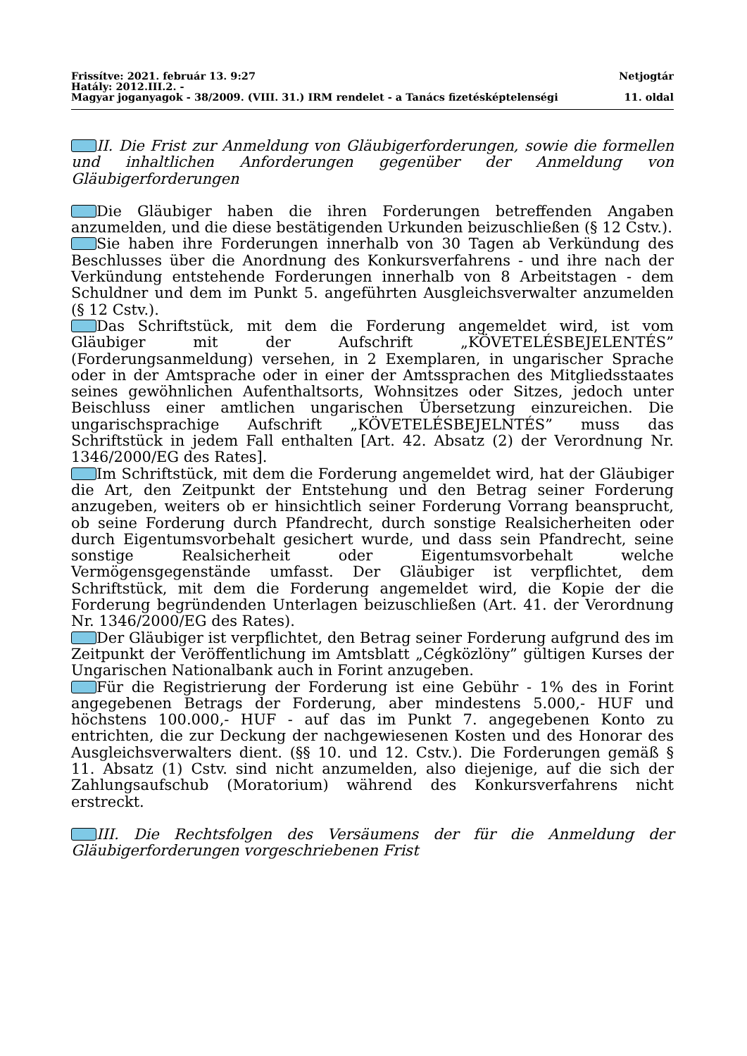Frissítve: 2021. február 13. 9:27 Netjogtár
Hatály: 2012.III.2. -
Magyar joganyagok - 38/2009. (VIII. 31.) IRM rendelet - a Tanács fizetésképtelenségi 11. oldal
II. Die Frist zur Anmeldung von Gläubigerforderungen, sowie die formellen und inhaltlichen Anforderungen gegenüber der Anmeldung von Gläubigerforderungen
Die Gläubiger haben die ihren Forderungen betreffenden Angaben anzumelden, und die diese bestätigenden Urkunden beizuschließen (§ 12 Cstv.).
Sie haben ihre Forderungen innerhalb von 30 Tagen ab Verkündung des Beschlusses über die Anordnung des Konkursverfahrens - und ihre nach der Verkündung entstehende Forderungen innerhalb von 8 Arbeitstagen - dem Schuldner und dem im Punkt 5. angeführten Ausgleichsverwalter anzumelden (§ 12 Cstv.).
Das Schriftstück, mit dem die Forderung angemeldet wird, ist vom Gläubiger mit der Aufschrift „KÖVETELÉSBEJELENTÉS” (Forderungsanmeldung) versehen, in 2 Exemplaren, in ungarischer Sprache oder in der Amtsprache oder in einer der Amtssprachen des Mitgliedsstaates seines gewöhnlichen Aufenthaltsorts, Wohnsitzes oder Sitzes, jedoch unter Beischluss einer amtlichen ungarischen Übersetzung einzureichen. Die ungarischsprachige Aufschrift „KÖVETELÉSBEJELNTÉS” muss das Schriftstück in jedem Fall enthalten [Art. 42. Absatz (2) der Verordnung Nr. 1346/2000/EG des Rates].
Im Schriftstück, mit dem die Forderung angemeldet wird, hat der Gläubiger die Art, den Zeitpunkt der Entstehung und den Betrag seiner Forderung anzugeben, weiters ob er hinsichtlich seiner Forderung Vorrang beansprucht, ob seine Forderung durch Pfandrecht, durch sonstige Realsicherheiten oder durch Eigentumsvorbehalt gesichert wurde, und dass sein Pfandrecht, seine sonstige Realsicherheit oder Eigentumsvorbehalt welche Vermögensgegenstände umfasst. Der Gläubiger ist verpflichtet, dem Schriftstück, mit dem die Forderung angemeldet wird, die Kopie der die Forderung begründenden Unterlagen beizuschließen (Art. 41. der Verordnung Nr. 1346/2000/EG des Rates).
Der Gläubiger ist verpflichtet, den Betrag seiner Forderung aufgrund des im Zeitpunkt der Veröffentlichung im Amtsblatt „Cégközlöny” gültigen Kurses der Ungarischen Nationalbank auch in Forint anzugeben.
Für die Registrierung der Forderung ist eine Gebühr - 1% des in Forint angegebenen Betrags der Forderung, aber mindestens 5.000,- HUF und höchstens 100.000,- HUF - auf das im Punkt 7. angegebenen Konto zu entrichten, die zur Deckung der nachgewiesenen Kosten und des Honorar des Ausgleichsverwalters dient. (§§ 10. und 12. Cstv.). Die Forderungen gemäß § 11. Absatz (1) Cstv. sind nicht anzumelden, also diejenige, auf die sich der Zahlungsaufschub (Moratorium) während des Konkursverfahrens nicht erstreckt.
III. Die Rechtsfolgen des Versäumens der für die Anmeldung der Gläubigerforderungen vorgeschriebenen Frist